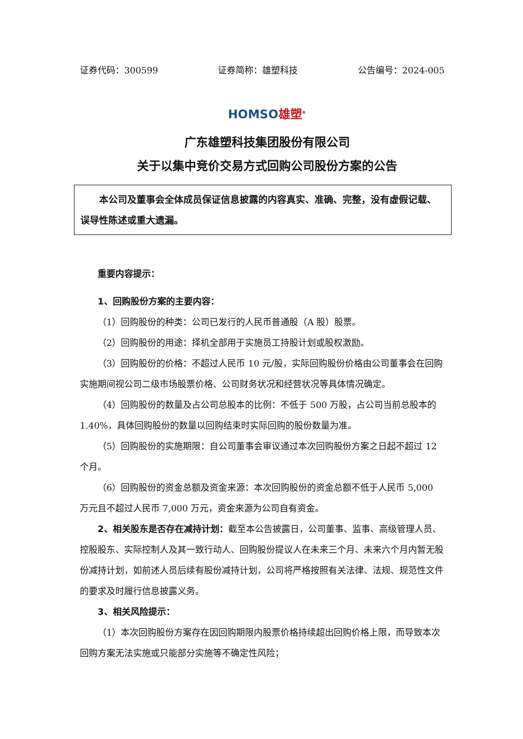证券代码：300599 证券简称：雄塑科技 公告编号：2024-005
HOMSO 雄塑<sup>®</sup>
广东雄塑科技集团股份有限公司
关于以集中竞价交易方式回购公司股份方案的公告
本公司及董事会全体成员保证信息披露的内容真实、准确、完整，没有虚假记载、误导性陈述或重大遗漏。
重要内容提示：
1、回购股份方案的主要内容：
（1）回购股份的种类：公司已发行的人民币普通股（A 股）股票。
（2）回购股份的用途：择机全部用于实施员工持股计划或股权激励。
（3）回购股份的价格：不超过人民币 10 元/股，实际回购股份价格由公司董事会在回购实施期间视公司二级市场股票价格、公司财务状况和经营状况等具体情况确定。
（4）回购股份的数量及占公司总股本的比例：不低于 500 万股，占公司当前总股本的 1.40%，具体回购股份的数量以回购结束时实际回购的股份数量为准。
（5）回购股份的实施期限：自公司董事会审议通过本次回购股份方案之日起不超过 12 个月。
（6）回购股份的资金总额及资金来源：本次回购股份的资金总额不低于人民币 5,000 万元且不超过人民币 7,000 万元，资金来源为公司自有资金。
2、相关股东是否存在减持计划：截至本公告披露日，公司董事、监事、高级管理人员、控股股东、实际控制人及其一致行动人、回购股份提议人在未来三个月、未来六个月内暂无股份减持计划，如前述人员后续有股份减持计划，公司将严格按照有关法律、法规、规范性文件的要求及时履行信息披露义务。
3、相关风险提示：
（1）本次回购股份方案存在因回购期限内股票价格持续超出回购价格上限，而导致本次回购方案无法实施或只能部分实施等不确定性风险；